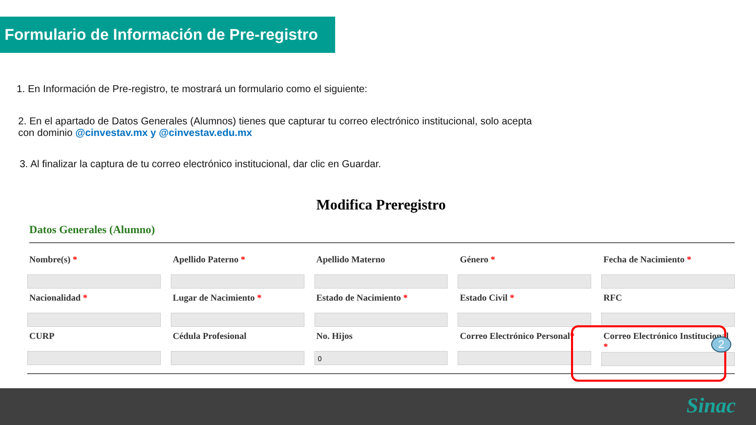Formulario de Información de Pre-registro
1. En Información de Pre-registro, te mostrará un formulario como el siguiente:
2. En el apartado de Datos Generales (Alumnos) tienes que capturar tu correo electrónico institucional, solo acepta
con dominio @cinvestav.mx y @cinvestav.edu.mx
3. Al finalizar la captura de tu correo electrónico institucional, dar clic en Guardar.
Modifica Preregistro
Datos Generales (Alumno)
Nombre(s) *
Apellido Paterno *
Apellido Materno
Género *
Fecha de Nacimiento *
Nacionalidad *
Lugar de Nacimiento *
Estado de Nacimiento *
Estado Civil *
RFC
CURP
Cédula Profesional
No. Hijos
0
Correo Electrónico Personal*
Correo Electrónico Institucional *
2
Sinac